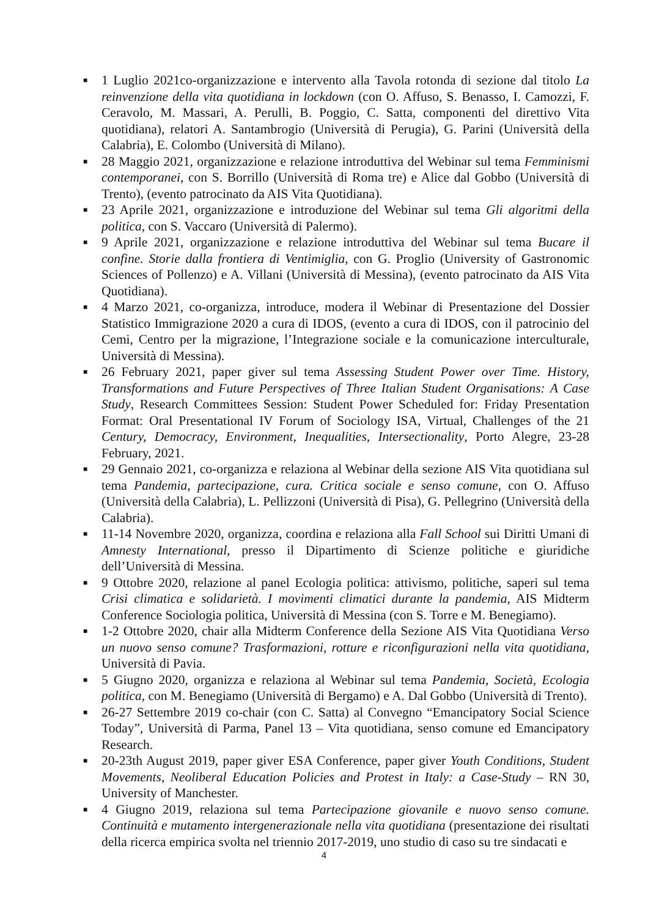■ 1 Luglio 2021co-organizzazione e intervento alla Tavola rotonda di sezione dal titolo La reinvenzione della vita quotidiana in lockdown (con O. Affuso, S. Benasso, I. Camozzi, F. Ceravolo, M. Massari, A. Perulli, B. Poggio, C. Satta, componenti del direttivo Vita quotidiana), relatori A. Santambrogio (Università di Perugia), G. Parini (Università della Calabria), E. Colombo (Università di Milano).
■ 28 Maggio 2021, organizzazione e relazione introduttiva del Webinar sul tema Femminismi contemporanei, con S. Borrillo (Università di Roma tre) e Alice dal Gobbo (Università di Trento), (evento patrocinato da AIS Vita Quotidiana).
■ 23 Aprile 2021, organizzazione e introduzione del Webinar sul tema Gli algoritmi della politica, con S. Vaccaro (Università di Palermo).
■ 9 Aprile 2021, organizzazione e relazione introduttiva del Webinar sul tema Bucare il confine. Storie dalla frontiera di Ventimiglia, con G. Proglio (University of Gastronomic Sciences of Pollenzo) e A. Villani (Università di Messina), (evento patrocinato da AIS Vita Quotidiana).
■ 4 Marzo 2021, co-organizza, introduce, modera il Webinar di Presentazione del Dossier Statistico Immigrazione 2020 a cura di IDOS, (evento a cura di IDOS, con il patrocinio del Cemi, Centro per la migrazione, l’Integrazione sociale e la comunicazione interculturale, Università di Messina).
■ 26 February 2021, paper giver sul tema Assessing Student Power over Time. History, Transformations and Future Perspectives of Three Italian Student Organisations: A Case Study, Research Committees Session: Student Power Scheduled for: Friday Presentation Format: Oral Presentational IV Forum of Sociology ISA, Virtual, Challenges of the 21 Century, Democracy, Environment, Inequalities, Intersectionality, Porto Alegre, 23-28 February, 2021.
■ 29 Gennaio 2021, co-organizza e relaziona al Webinar della sezione AIS Vita quotidiana sul tema Pandemia, partecipazione, cura. Critica sociale e senso comune, con O. Affuso (Università della Calabria), L. Pellizzoni (Università di Pisa), G. Pellegrino (Università della Calabria).
■ 11-14 Novembre 2020, organizza, coordina e relaziona alla Fall School sui Diritti Umani di Amnesty International, presso il Dipartimento di Scienze politiche e giuridiche dell’Università di Messina.
■ 9 Ottobre 2020, relazione al panel Ecologia politica: attivismo, politiche, saperi sul tema Crisi climatica e solidarietà. I movimenti climatici durante la pandemia, AIS Midterm Conference Sociologia politica, Università di Messina (con S. Torre e M. Benegiamo).
■ 1-2 Ottobre 2020, chair alla Midterm Conference della Sezione AIS Vita Quotidiana Verso un nuovo senso comune? Trasformazioni, rotture e riconfigurazioni nella vita quotidiana, Università di Pavia.
■ 5 Giugno 2020, organizza e relaziona al Webinar sul tema Pandemia, Società, Ecologia politica, con M. Benegiamo (Università di Bergamo) e A. Dal Gobbo (Università di Trento).
■ 26-27 Settembre 2019 co-chair (con C. Satta) al Convegno “Emancipatory Social Science Today”, Università di Parma, Panel 13 – Vita quotidiana, senso comune ed Emancipatory Research.
■ 20-23th August 2019, paper giver ESA Conference, paper giver Youth Conditions, Student Movements, Neoliberal Education Policies and Protest in Italy: a Case-Study – RN 30, University of Manchester.
■ 4 Giugno 2019, relaziona sul tema Partecipazione giovanile e nuovo senso comune. Continuità e mutamento intergenerazionale nella vita quotidiana (presentazione dei risultati della ricerca empirica svolta nel triennio 2017-2019, uno studio di caso su tre sindacati e
4